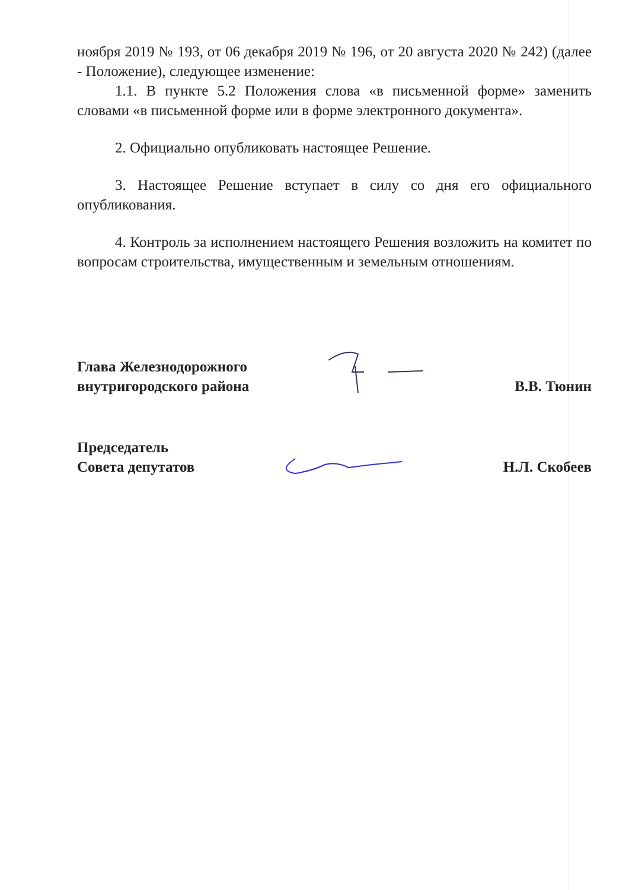ноября 2019 № 193, от 06 декабря 2019 № 196, от 20 августа 2020 № 242) (далее - Положение), следующее изменение:
1.1. В пункте 5.2 Положения слова «в письменной форме» заменить словами «в письменной форме или в форме электронного документа».
2. Официально опубликовать настоящее Решение.
3. Настоящее Решение вступает в силу со дня его официального опубликования.
4. Контроль за исполнением настоящего Решения возложить на комитет по вопросам строительства, имущественным и земельным отношениям.
Глава Железнодорожного
внутригородского района
В.В. Тюнин
Председатель
Совета депутатов
Н.Л. Скобеев